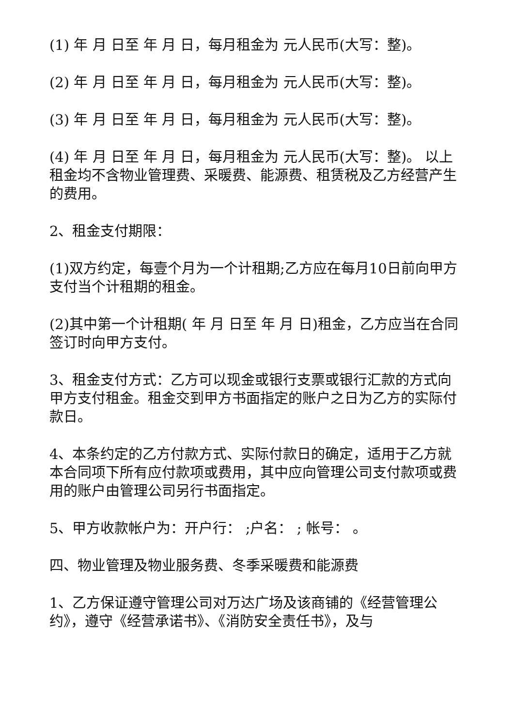(1) 年 月 日至 年 月 日，每月租金为 元人民币(大写：整)。
(2) 年 月 日至 年 月 日，每月租金为 元人民币(大写：整)。
(3) 年 月 日至 年 月 日，每月租金为 元人民币(大写：整)。
(4) 年 月 日至 年 月 日，每月租金为 元人民币(大写：整)。 以上租金均不含物业管理费、采暖费、能源费、租赁税及乙方经营产生的费用。
2、租金支付期限：
(1)双方约定，每壹个月为一个计租期;乙方应在每月10日前向甲方支付当个计租期的租金。
(2)其中第一个计租期( 年 月 日至 年 月 日)租金，乙方应当在合同签订时向甲方支付。
3、租金支付方式：乙方可以现金或银行支票或银行汇款的方式向甲方支付租金。租金交到甲方书面指定的账户之日为乙方的实际付款日。
4、本条约定的乙方付款方式、实际付款日的确定，适用于乙方就本合同项下所有应付款项或费用，其中应向管理公司支付款项或费用的账户由管理公司另行书面指定。
5、甲方收款帐户为：开户行： ;户名： ; 帐号： 。
四、物业管理及物业服务费、冬季采暖费和能源费
1、乙方保证遵守管理公司对万达广场及该商铺的《经营管理公约》，遵守《经营承诺书》、《消防安全责任书》，及与